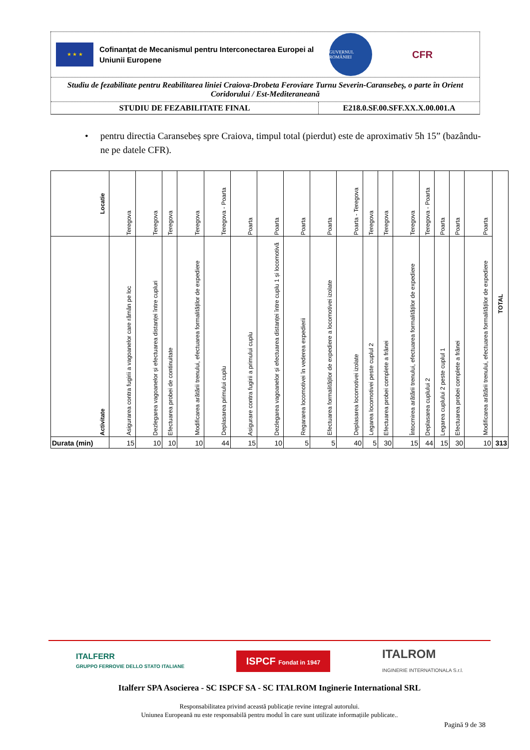★ ★ ★
Cofinanțat de Mecanismul pentru Interconectarea Europei al Uniunii Europene
GUVERNUL ROMÂNIEI
CFR
Studiu de fezabilitate pentru Reabilitarea liniei Craiova-Drobeta Feroviare Turnu Severin-Caransebeş, o parte în Orient Coridorului / Est-Mediteraneană
STUDIU DE FEZABILITATE FINAL E218.0.SF.00.SFF.XX.X.00.001.A
• pentru directia Caransebeș spre Craiova, timpul total (pierdut) este de aproximativ 5h 15” (bazându-ne pe datele CFR).
| Locatie | Teregova | Teregova | Teregova | Teregova | Teregova - Poarta | Poarta | Poarta | Poarta | Poarta | Poarta - Teregova | Teregova | Teregova | Teregova | Teregova - Poarta | Poarta | Poarta | Poarta | TOTAL |
| Activitate | Asigurarea contra fugirii a vagoanelor care rămân pe loc | Dezlegarea vagoanelor și efectuarea distanței între cupluri | Efectuarea probei de continuitate | Modificarea arătării trenului, efectuarea formalităților de expediere | Deplasarea primului cuplu | Asigurare contra fugirii a primului cuplu | Dezlegarea vagoanelor și efectuarea distanței între cuplu 1 și locomotivă | Regararea locomotivei în vederea expedierii | Efectuarea formalităților de expediere a locomotivei izolate | Deplasarea locomotivei izolate | Legarea locomotivei peste cuplul 2 | Efectuarea probei complete a frânei | Întocmirea arătării trenului, efectuarea formalităților de expediere | Deplasarea cuplului 2 | Legarea cuplului 2 peste cuplul 1 | Efectuarea probei complete a frânei | Modificarea arătării trenului, efectuarea formalităților de expediere | |
| Durata (min) | 15 | 10 | 10 | 10 | 44 | 15 | 10 | 5 | 5 | 40 | 5 | 30 | 15 | 44 | 15 | 30 | 10 | 313 |
ITALFERR
GRUPPO FERROVIE DELLO STATO ITALIANE
ISPCF Fondat in 1947
ITALROM
INGINERIE INTERNATIONALA S.r.l.
Italferr SPA Asocierea - SC ISPCF SA - SC ITALROM Inginerie International SRL
Responsabilitatea privind această publicație revine integral autorului.
Uniunea Europeană nu este responsabilă pentru modul în care sunt utilizate informațiile publicate..
Pagină 9 de 38